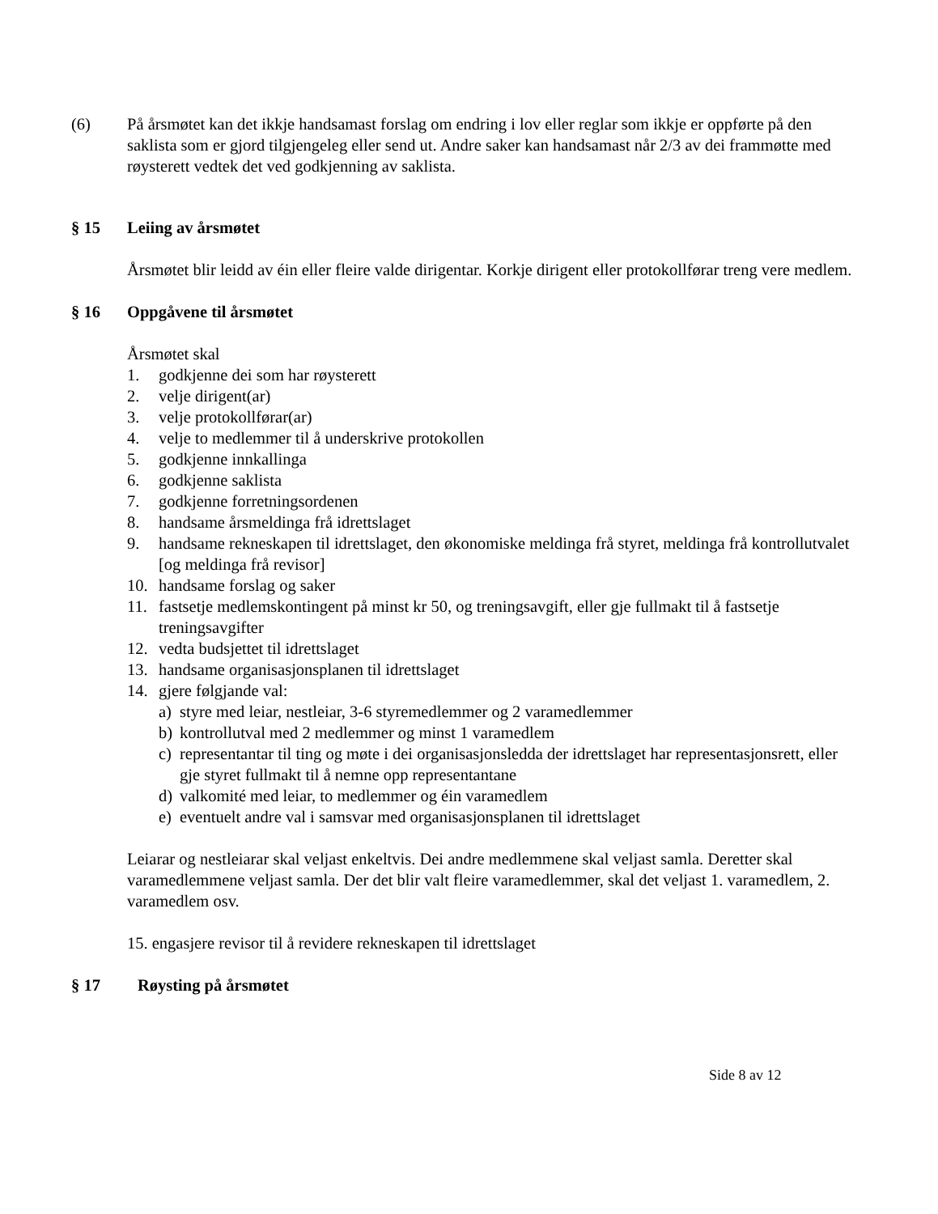(6) På årsmøtet kan det ikkje handsamast forslag om endring i lov eller reglar som ikkje er oppførte på den saklista som er gjord tilgjengeleg eller send ut. Andre saker kan handsamast når 2/3 av dei frammøtte med røysterett vedtek det ved godkjenning av saklista.
§ 15 Leiing av årsmøtet
Årsmøtet blir leidd av éin eller fleire valde dirigentar. Korkje dirigent eller protokollførar treng vere medlem.
§ 16 Oppgåvene til årsmøtet
Årsmøtet skal
1. godkjenne dei som har røysterett
2. velje dirigent(ar)
3. velje protokollførar(ar)
4. velje to medlemmer til å underskrive protokollen
5. godkjenne innkallinga
6. godkjenne saklista
7. godkjenne forretningsordenen
8. handsame årsmeldinga frå idrettslaget
9. handsame rekneskapen til idrettslaget, den økonomiske meldinga frå styret, meldinga frå kontrollutvalet [og meldinga frå revisor]
10. handsame forslag og saker
11. fastsetje medlemskontingent på minst kr 50, og treningsavgift, eller gje fullmakt til å fastsetje treningsavgifter
12. vedta budsjettet til idrettslaget
13. handsame organisasjonsplanen til idrettslaget
14. gjere følgjande val:
a) styre med leiar, nestleiar, 3-6 styremedlemmer og 2 varamedlemmer
b) kontrollutval med 2 medlemmer og minst 1 varamedlem
c) representantar til ting og møte i dei organisasjonsledda der idrettslaget har representasjonsrett, eller gje styret fullmakt til å nemne opp representantane
d) valkomité med leiar, to medlemmer og éin varamedlem
e) eventuelt andre val i samsvar med organisasjonsplanen til idrettslaget
Leiarar og nestleiarar skal veljast enkeltvis. Dei andre medlemmene skal veljast samla. Deretter skal varamedlemmene veljast samla. Der det blir valt fleire varamedlemmer, skal det veljast 1. varamedlem, 2. varamedlem osv.
15. engasjere revisor til å revidere rekneskapen til idrettslaget
§ 17 Røysting på årsmøtet
Side 8 av 12